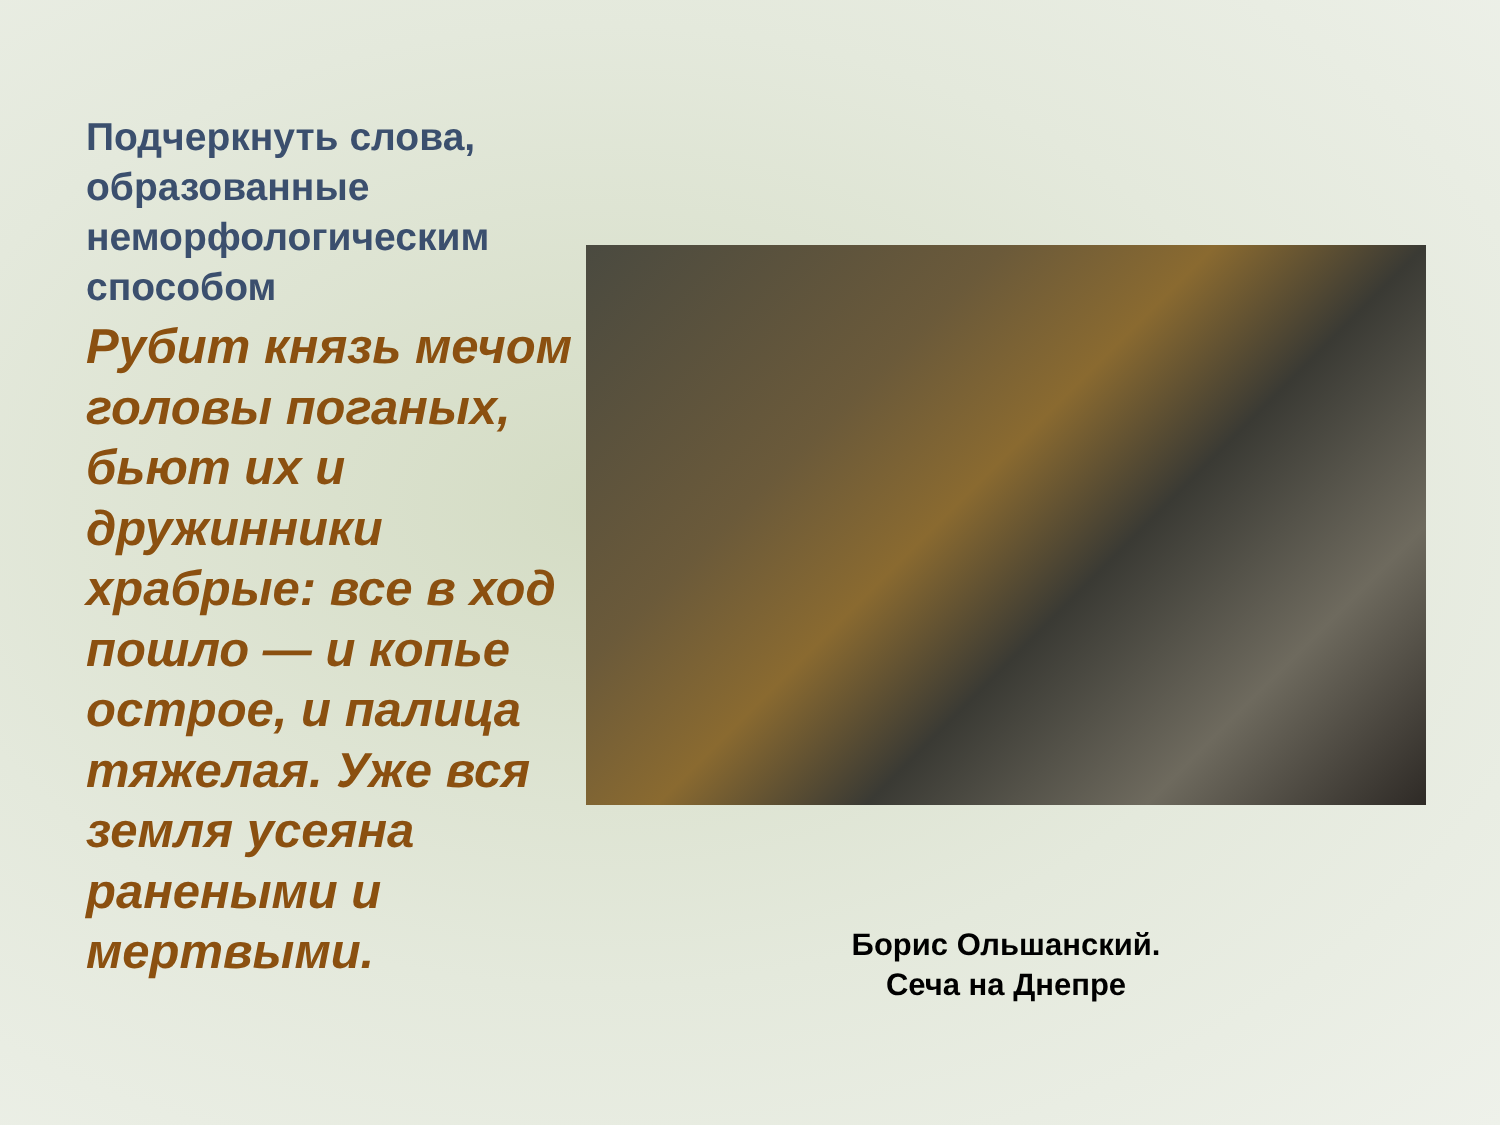Подчеркнуть слова, образованные неморфологическим способом
Рубит князь мечом головы поганых, бьют их и дружинники храбрые: все в ход пошло — и копье острое, и палица тяжелая. Уже вся земля усеяна ранеными и мертвыми.
Борис Ольшанский.
Сеча на Днепре